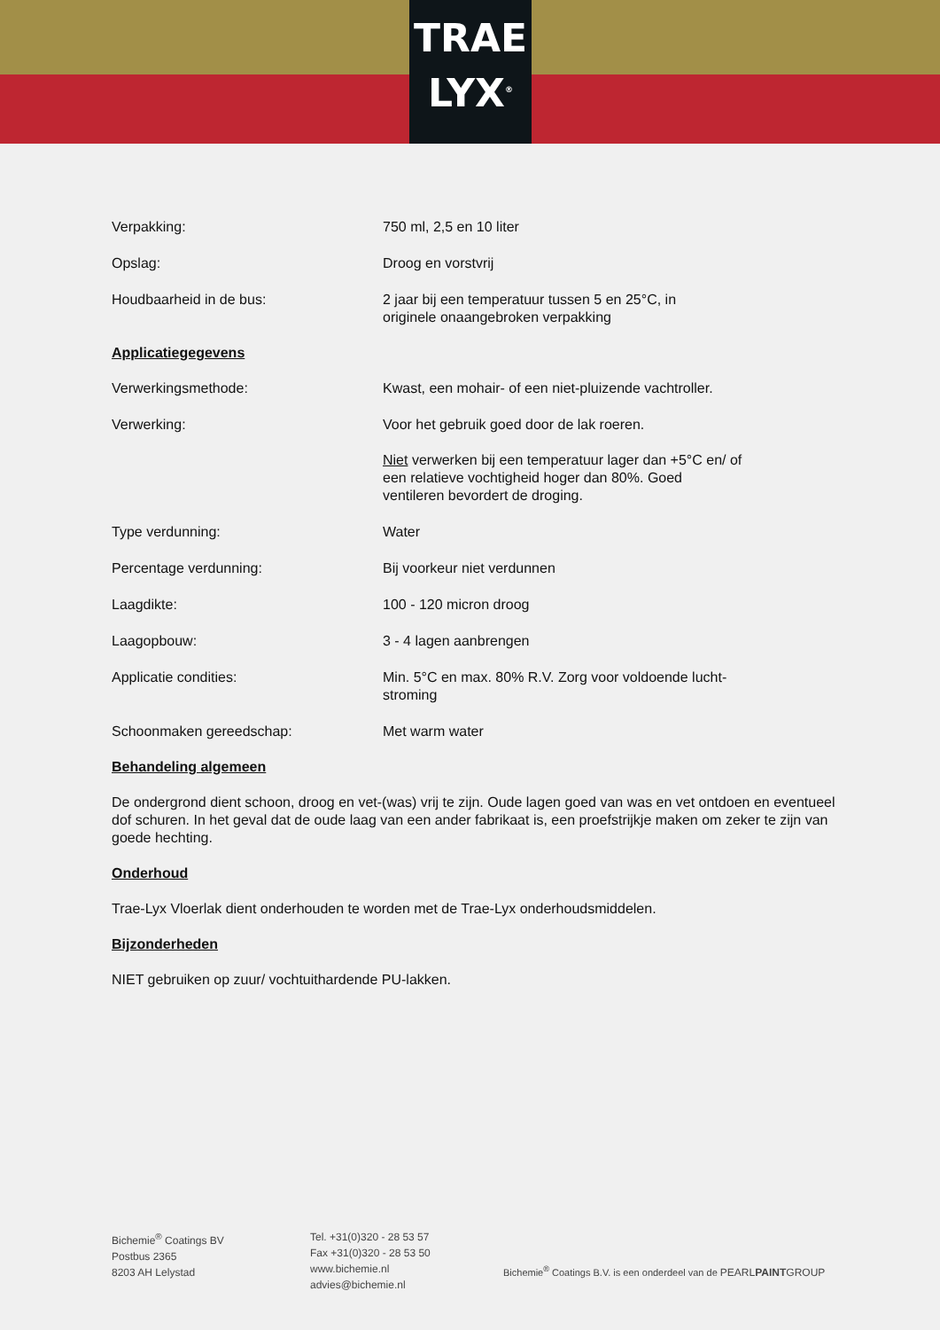TRAE
LYX<sup>®</sup>
Verpakking: 750 ml, 2,5 en 10 liter
Opslag: Droog en vorstvrij
Houdbaarheid in de bus: 2 jaar bij een temperatuur tussen 5 en 25°C, in
originele onaangebroken verpakking
Applicatiegegevens
Verwerkingsmethode: Kwast, een mohair- of een niet-pluizende vachtroller.
Verwerking: Voor het gebruik goed door de lak roeren.
Niet verwerken bij een temperatuur lager dan +5°C en/ of
een relatieve vochtigheid hoger dan 80%. Goed
ventileren bevordert de droging.
Type verdunning: Water
Percentage verdunning: Bij voorkeur niet verdunnen
Laagdikte: 100 - 120 micron droog
Laagopbouw: 3 - 4 lagen aanbrengen
Applicatie condities: Min. 5°C en max. 80% R.V. Zorg voor voldoende lucht-
stroming
Schoonmaken gereedschap: Met warm water
Behandeling algemeen
De ondergrond dient schoon, droog en vet-(was) vrij te zijn. Oude lagen goed van was en vet ontdoen en eventueel dof schuren. In het geval dat de oude laag van een ander fabrikaat is, een proefstrijkje maken om zeker te zijn van goede hechting.
Onderhoud
Trae-Lyx Vloerlak dient onderhouden te worden met de Trae-Lyx onderhoudsmiddelen.
Bijzonderheden
NIET gebruiken op zuur/ vochtuithardende PU-lakken.
Bichemie<sup>®</sup> Coatings BV
Postbus 2365
8203 AH Lelystad
Tel. +31(0)320 - 28 53 57
Fax +31(0)320 - 28 53 50
www.bichemie.nl
advies@bichemie.nl
Bichemie<sup>®</sup> Coatings B.V. is een onderdeel van de PEARLPAINTGROUP